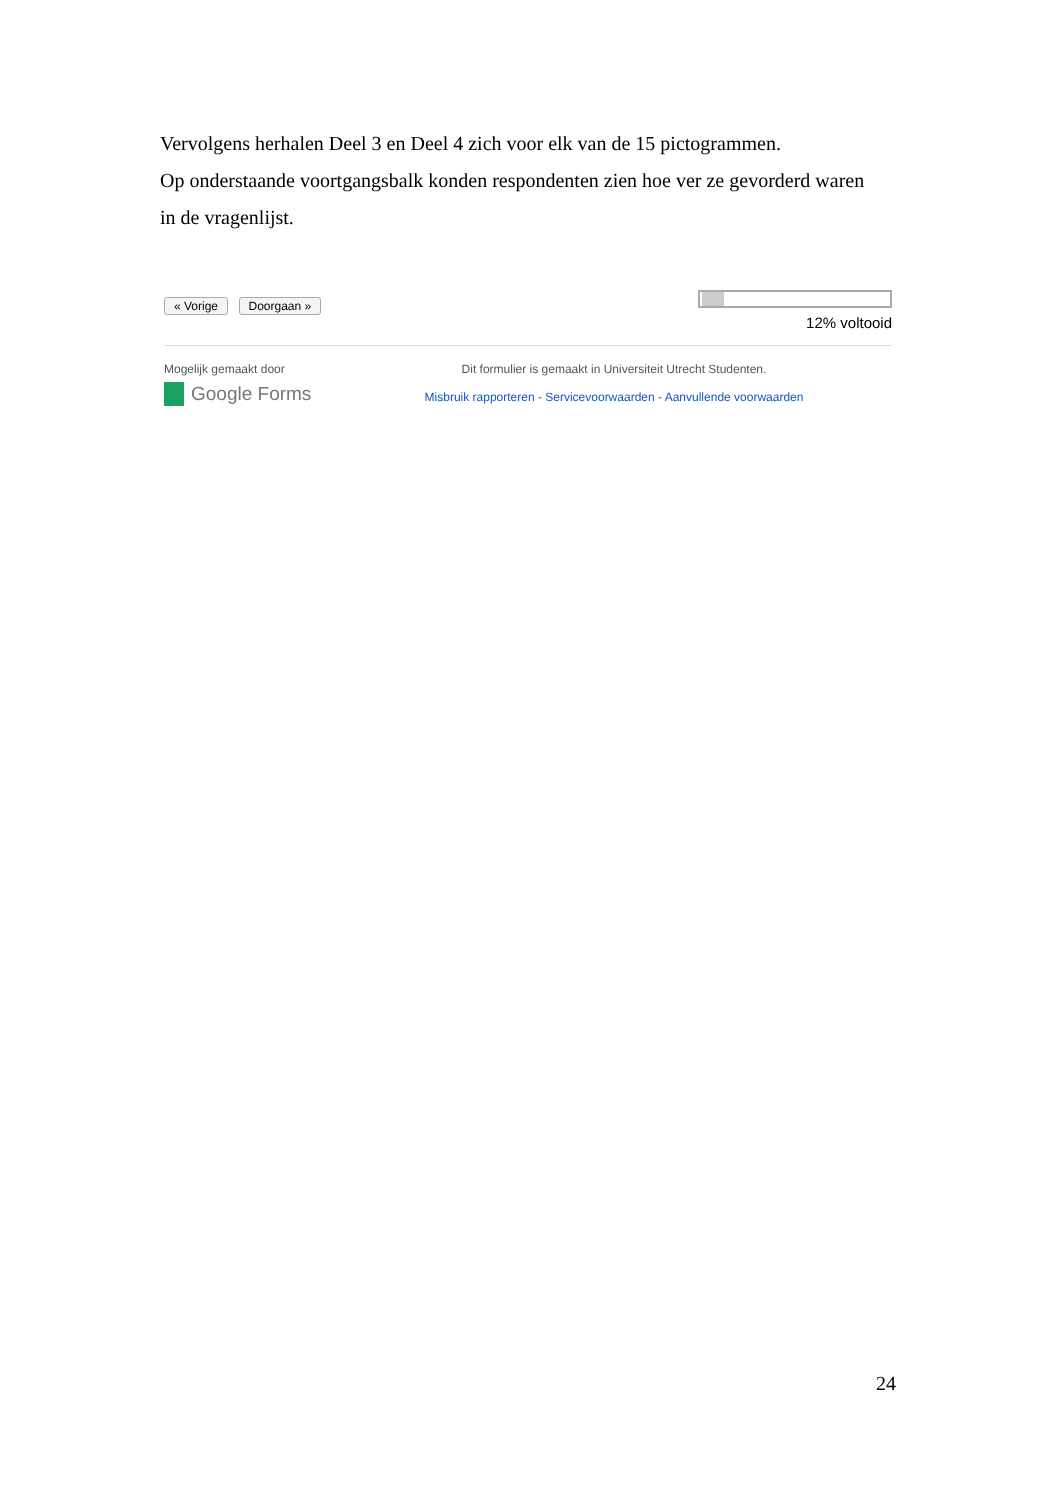Vervolgens herhalen Deel 3 en Deel 4 zich voor elk van de 15 pictogrammen.
Op onderstaande voortgangsbalk konden respondenten zien hoe ver ze gevorderd waren in de vragenlijst.
« Vorige Doorgaan »
12% voltooid
Mogelijk gemaakt door
Google Forms
Dit formulier is gemaakt in Universiteit Utrecht Studenten.
Misbruik rapporteren - Servicevoorwaarden - Aanvullende voorwaarden
24